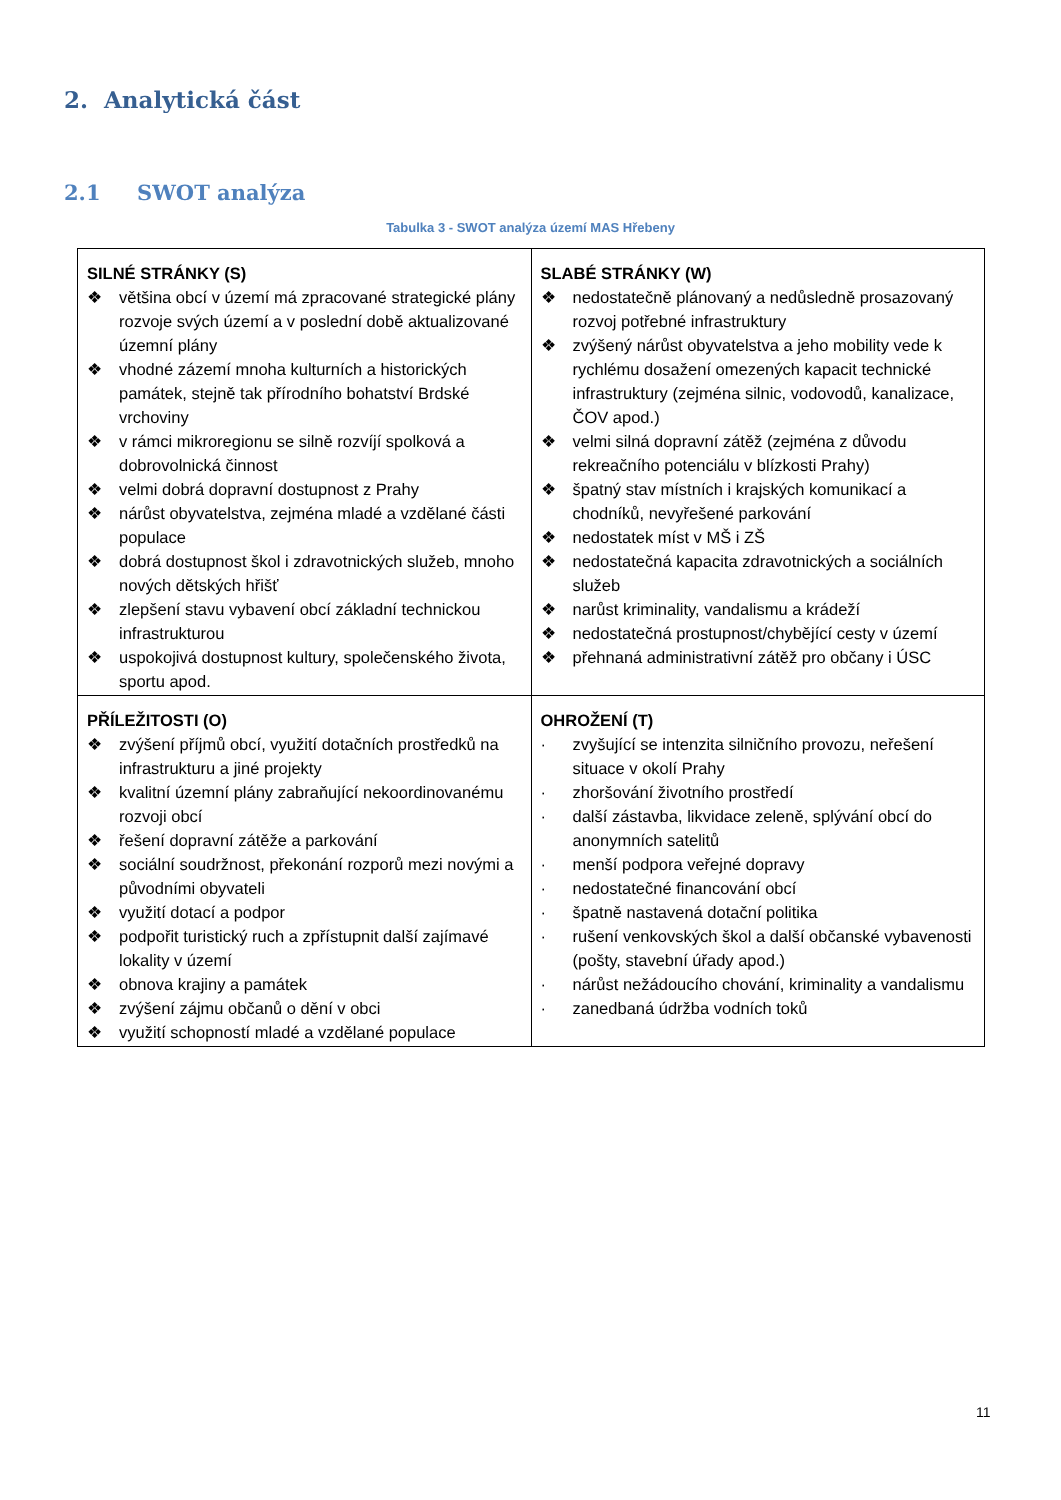2. Analytická část
2.1 SWOT analýza
Tabulka 3 - SWOT analýza území MAS Hřebeny
| SILNÉ STRÁNKY (S) ❖ většina obcí v území má zpracované strategické plány rozvoje svých území a v poslední době aktualizované územní plány ❖ vhodné zázemí mnoha kulturních a historických památek, stejně tak přírodního bohatství Brdské vrchoviny ❖ v rámci mikroregionu se silně rozvíjí spolková a dobrovolnická činnost ❖ velmi dobrá dopravní dostupnost z Prahy ❖ nárůst obyvatelstva, zejména mladé a vzdělané části populace ❖ dobrá dostupnost škol i zdravotnických služeb, mnoho nových dětských hřišť ❖ zlepšení stavu vybavení obcí základní technickou infrastrukturou ❖ uspokojivá dostupnost kultury, společenského života, sportu apod. | SLABÉ STRÁNKY (W) ❖ nedostatečně plánovaný a nedůsledně prosazovaný rozvoj potřebné infrastruktury ❖ zvýšený nárůst obyvatelstva a jeho mobility vede k rychlému dosažení omezených kapacit technické infrastruktury (zejména silnic, vodovodů, kanalizace, ČOV apod.) ❖ velmi silná dopravní zátěž (zejména z důvodu rekreačního potenciálu v blízkosti Prahy) ❖ špatný stav místních i krajských komunikací a chodníků, nevyřešené parkování ❖ nedostatek míst v MŠ i ZŠ ❖ nedostatečná kapacita zdravotnických a sociálních služeb ❖ narůst kriminality, vandalismu a krádeží ❖ nedostatečná prostupnost/chybějící cesty v území ❖ přehnaná administrativní zátěž pro občany i ÚSC |
| PŘÍLEŽITOSTI (O) ❖ zvýšení příjmů obcí, využití dotačních prostředků na infrastrukturu a jiné projekty ❖ kvalitní územní plány zabraňující nekoordinovanému rozvoji obcí ❖ řešení dopravní zátěže a parkování ❖ sociální soudržnost, překonání rozporů mezi novými a původními obyvateli ❖ využití dotací a podpor ❖ podpořit turistický ruch a zpřístupnit další zajímavé lokality v území ❖ obnova krajiny a památek ❖ zvýšení zájmu občanů o dění v obci ❖ využití schopností mladé a vzdělané populace | OHROŽENÍ (T) · zvyšující se intenzita silničního provozu, neřešení situace v okolí Prahy · zhoršování životního prostředí · další zástavba, likvidace zeleně, splývání obcí do anonymních satelitů · menší podpora veřejné dopravy · nedostatečné financování obcí · špatně nastavená dotační politika · rušení venkovských škol a další občanské vybavenosti (pošty, stavební úřady apod.) · nárůst nežádoucího chování, kriminality a vandalismu · zanedbaná údržba vodních toků |
11